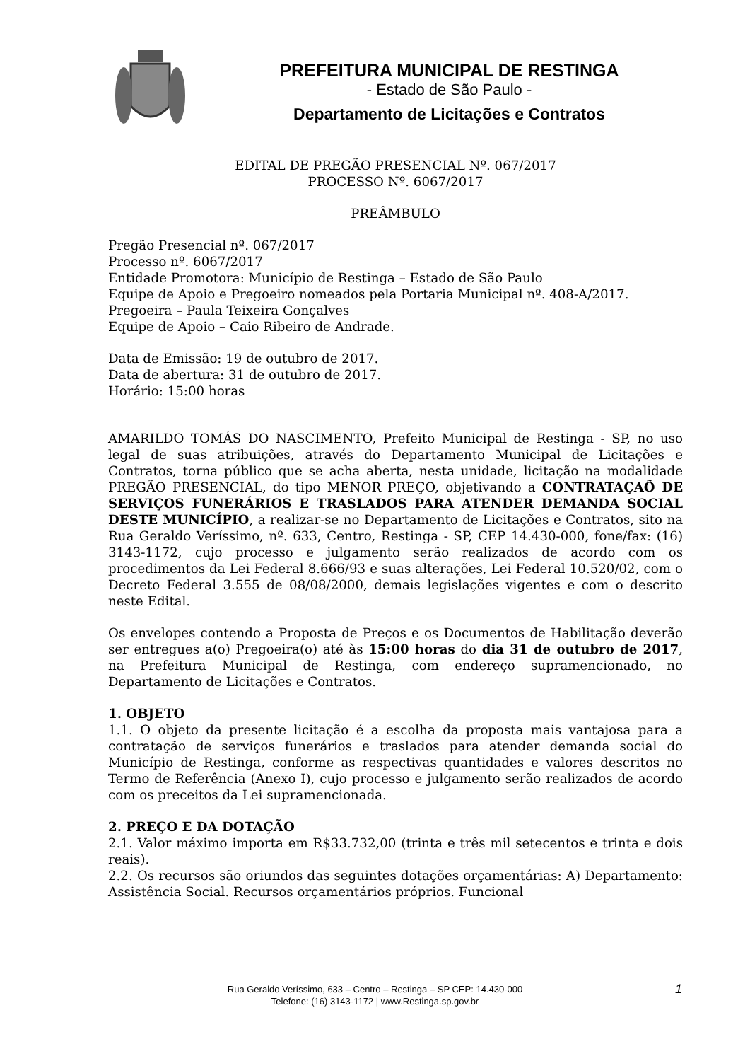PREFEITURA MUNICIPAL DE RESTINGA
- Estado de São Paulo -
Departamento de Licitações e Contratos
EDITAL DE PREGÃO PRESENCIAL Nº. 067/2017
PROCESSO Nº. 6067/2017
PREÂMBULO
Pregão Presencial nº. 067/2017
Processo nº. 6067/2017
Entidade Promotora: Município de Restinga – Estado de São Paulo
Equipe de Apoio e Pregoeiro nomeados pela Portaria Municipal nº. 408-A/2017.
Pregoeira – Paula Teixeira Gonçalves
Equipe de Apoio – Caio Ribeiro de Andrade.
Data de Emissão: 19 de outubro de 2017.
Data de abertura: 31 de outubro de 2017.
Horário: 15:00 horas
AMARILDO TOMÁS DO NASCIMENTO, Prefeito Municipal de Restinga - SP, no uso legal de suas atribuições, através do Departamento Municipal de Licitações e Contratos, torna público que se acha aberta, nesta unidade, licitação na modalidade PREGÃO PRESENCIAL, do tipo MENOR PREÇO, objetivando a CONTRATAÇAÕ DE SERVIÇOS FUNERÁRIOS E TRASLADOS PARA ATENDER DEMANDA SOCIAL DESTE MUNICÍPIO, a realizar-se no Departamento de Licitações e Contratos, sito na Rua Geraldo Veríssimo, nº. 633, Centro, Restinga - SP, CEP 14.430-000, fone/fax: (16) 3143-1172, cujo processo e julgamento serão realizados de acordo com os procedimentos da Lei Federal 8.666/93 e suas alterações, Lei Federal 10.520/02, com o Decreto Federal 3.555 de 08/08/2000, demais legislações vigentes e com o descrito neste Edital.
Os envelopes contendo a Proposta de Preços e os Documentos de Habilitação deverão ser entregues a(o) Pregoeira(o) até às 15:00 horas do dia 31 de outubro de 2017, na Prefeitura Municipal de Restinga, com endereço supramencionado, no Departamento de Licitações e Contratos.
1. OBJETO
1.1. O objeto da presente licitação é a escolha da proposta mais vantajosa para a contratação de serviços funerários e traslados para atender demanda social do Município de Restinga, conforme as respectivas quantidades e valores descritos no Termo de Referência (Anexo I), cujo processo e julgamento serão realizados de acordo com os preceitos da Lei supramencionada.
2. PREÇO E DA DOTAÇÃO
2.1. Valor máximo importa em R$33.732,00 (trinta e três mil setecentos e trinta e dois reais).
2.2. Os recursos são oriundos das seguintes dotações orçamentárias: A) Departamento: Assistência Social. Recursos orçamentários próprios. Funcional
Rua Geraldo Veríssimo, 633 – Centro – Restinga – SP CEP: 14.430-000
Telefone: (16) 3143-1172 | www.Restinga.sp.gov.br
1